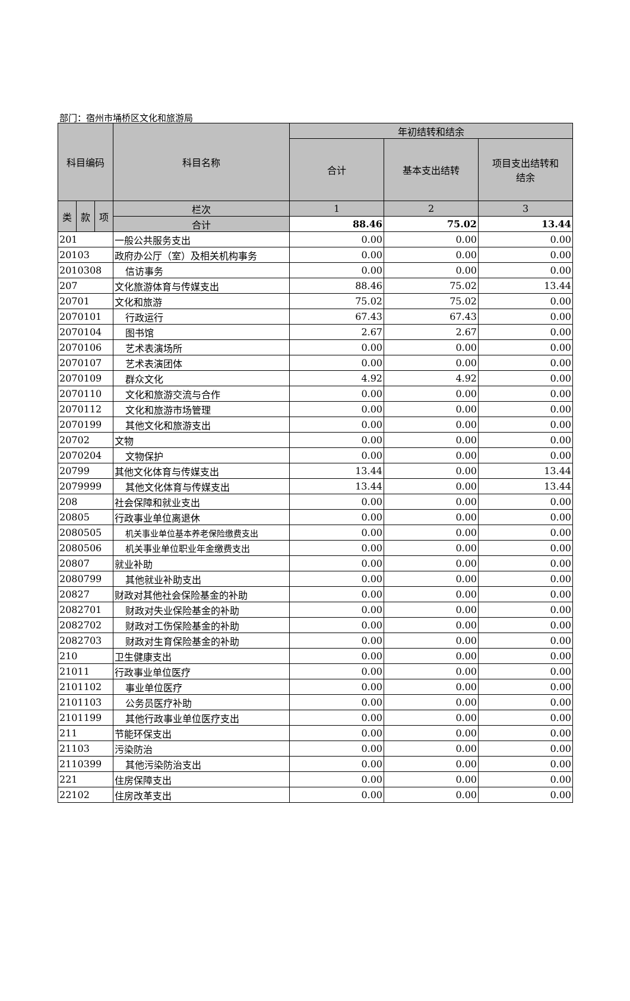部门：宿州市埇桥区文化和旅游局
| 科目编码 | | | 科目名称 | 年初结转和结余 | | |
| --- | --- | --- | --- | --- | --- | --- |
| | | | | 合计 | 基本支出结转 | 项目支出结转和 结余 |
| 类 | 款 | 项 | 栏次 | 1 | 2 | 3 |
| | | | 合计 | 88.46 | 75.02 | 13.44 |
| 201 | | | 一般公共服务支出 | 0.00 | 0.00 | 0.00 |
| 20103 | | | 政府办公厅（室）及相关机构事务 | 0.00 | 0.00 | 0.00 |
| 2010308 | | | 信访事务 | 0.00 | 0.00 | 0.00 |
| 207 | | | 文化旅游体育与传媒支出 | 88.46 | 75.02 | 13.44 |
| 20701 | | | 文化和旅游 | 75.02 | 75.02 | 0.00 |
| 2070101 | | | 行政运行 | 67.43 | 67.43 | 0.00 |
| 2070104 | | | 图书馆 | 2.67 | 2.67 | 0.00 |
| 2070106 | | | 艺术表演场所 | 0.00 | 0.00 | 0.00 |
| 2070107 | | | 艺术表演团体 | 0.00 | 0.00 | 0.00 |
| 2070109 | | | 群众文化 | 4.92 | 4.92 | 0.00 |
| 2070110 | | | 文化和旅游交流与合作 | 0.00 | 0.00 | 0.00 |
| 2070112 | | | 文化和旅游市场管理 | 0.00 | 0.00 | 0.00 |
| 2070199 | | | 其他文化和旅游支出 | 0.00 | 0.00 | 0.00 |
| 20702 | | | 文物 | 0.00 | 0.00 | 0.00 |
| 2070204 | | | 文物保护 | 0.00 | 0.00 | 0.00 |
| 20799 | | | 其他文化体育与传媒支出 | 13.44 | 0.00 | 13.44 |
| 2079999 | | | 其他文化体育与传媒支出 | 13.44 | 0.00 | 13.44 |
| 208 | | | 社会保障和就业支出 | 0.00 | 0.00 | 0.00 |
| 20805 | | | 行政事业单位离退休 | 0.00 | 0.00 | 0.00 |
| 2080505 | | | 机关事业单位基本养老保险缴费支出 | 0.00 | 0.00 | 0.00 |
| 2080506 | | | 机关事业单位职业年金缴费支出 | 0.00 | 0.00 | 0.00 |
| 20807 | | | 就业补助 | 0.00 | 0.00 | 0.00 |
| 2080799 | | | 其他就业补助支出 | 0.00 | 0.00 | 0.00 |
| 20827 | | | 财政对其他社会保险基金的补助 | 0.00 | 0.00 | 0.00 |
| 2082701 | | | 财政对失业保险基金的补助 | 0.00 | 0.00 | 0.00 |
| 2082702 | | | 财政对工伤保险基金的补助 | 0.00 | 0.00 | 0.00 |
| 2082703 | | | 财政对生育保险基金的补助 | 0.00 | 0.00 | 0.00 |
| 210 | | | 卫生健康支出 | 0.00 | 0.00 | 0.00 |
| 21011 | | | 行政事业单位医疗 | 0.00 | 0.00 | 0.00 |
| 2101102 | | | 事业单位医疗 | 0.00 | 0.00 | 0.00 |
| 2101103 | | | 公务员医疗补助 | 0.00 | 0.00 | 0.00 |
| 2101199 | | | 其他行政事业单位医疗支出 | 0.00 | 0.00 | 0.00 |
| 211 | | | 节能环保支出 | 0.00 | 0.00 | 0.00 |
| 21103 | | | 污染防治 | 0.00 | 0.00 | 0.00 |
| 2110399 | | | 其他污染防治支出 | 0.00 | 0.00 | 0.00 |
| 221 | | | 住房保障支出 | 0.00 | 0.00 | 0.00 |
| 22102 | | | 住房改革支出 | 0.00 | 0.00 | 0.00 |